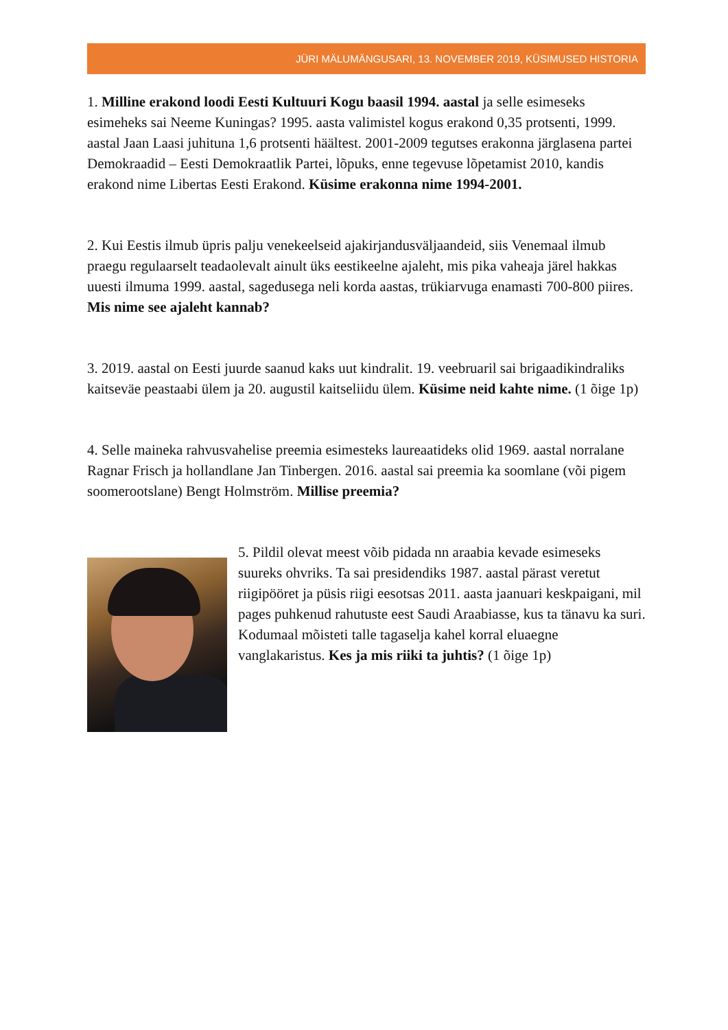JÜRI MÄLUMÄNGUSARI, 13. NOVEMBER 2019, KÜSIMUSED HISTORIA
1. Milline erakond loodi Eesti Kultuuri Kogu baasil 1994. aastal ja selle esimeseks esimeheks sai Neeme Kuningas? 1995. aasta valimistel kogus erakond 0,35 protsenti, 1999. aastal Jaan Laasi juhituna 1,6 protsenti häältest. 2001-2009 tegutses erakonna järglasena partei Demokraadid – Eesti Demokraatlik Partei, lõpuks, enne tegevuse lõpetamist 2010, kandis erakond nime Libertas Eesti Erakond. Küsime erakonna nime 1994-2001.
2. Kui Eestis ilmub üpris palju venekeelseid ajakirjandusväljaandeid, siis Venemaal ilmub praegu regulaarselt teadaolevalt ainult üks eestikeelne ajaleht, mis pika vaheaja järel hakkas uuesti ilmuma 1999. aastal, sagedusega neli korda aastas, trükiarvuga enamasti 700-800 piires. Mis nime see ajaleht kannab?
3. 2019. aastal on Eesti juurde saanud kaks uut kindralit. 19. veebruaril sai brigaadikindraliks kaitseväe peastaabi ülem ja 20. augustil kaitseliidu ülem. Küsime neid kahte nime. (1 õige 1p)
4. Selle maineka rahvusvahelise preemia esimesteks laureaatideks olid 1969. aastal norralane Ragnar Frisch ja hollandlane Jan Tinbergen. 2016. aastal sai preemia ka soomlane (või pigem soomerootslane) Bengt Holmström. Millise preemia?
5. Pildil olevat meest võib pidada nn araabia kevade esimeseks suureks ohvriks. Ta sai presidendiks 1987. aastal pärast veretut riigipööret ja püsis riigi eesotsas 2011. aasta jaanuari keskpaigani, mil pages puhkenud rahutuste eest Saudi Araabiasse, kus ta tänavu ka suri. Kodumaal mõisteti talle tagaselja kahel korral eluaegne vanglakaristus. Kes ja mis riiki ta juhtis? (1 õige 1p)